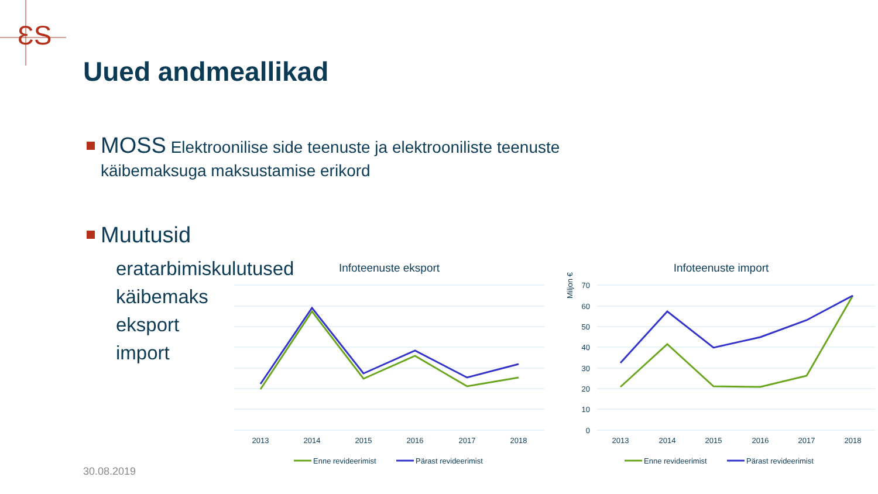ƐS
Uued andmeallikad
MOSS Elektroonilise side teenuste ja elektrooniliste teenuste
käibemaksuga maksustamise erikord
Muutusid
eratarbimiskulutused
käibemaks
eksport
import
Infoteenuste eksport
2013
2014
2015
2016
2017
2018
Enne revideerimist
Pärast revideerimist
Infoteenuste import
Miljon €
70
60
50
40
30
20
10
0
2013
2014
2015
2016
2017
2018
Enne revideerimist
Pärast revideerimist
30.08.2019